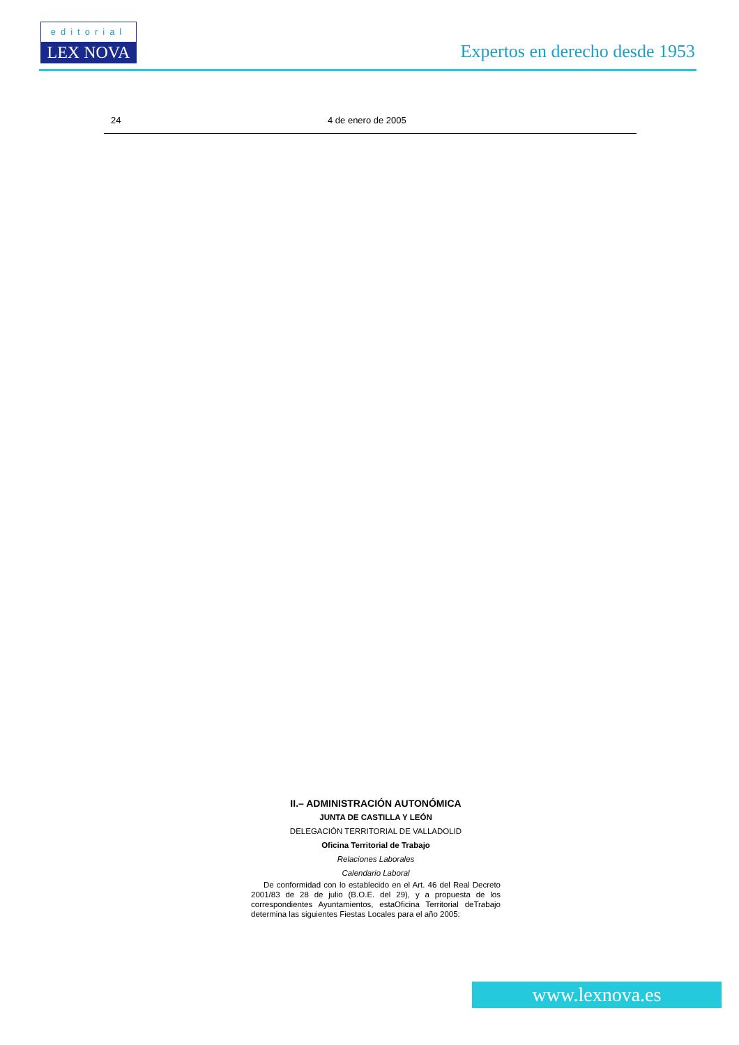editorial
LEX NOVA
Expertos en derecho desde 1953
24 4 de enero de 2005
II.– ADMINISTRACIÓN AUTONÓMICA
JUNTA DE CASTILLA Y LEÓN
DELEGACIÓN TERRITORIAL DE VALLADOLID
Oficina Territorial de Trabajo
Relaciones Laborales
Calendario Laboral
De conformidad con lo establecido en el Art. 46 del Real Decreto 2001/83 de 28 de julio (B.O.E. del 29), y a propuesta de los correspondientes Ayuntamientos, estaOficina Territorial deTrabajo determina las siguientes Fiestas Locales para el año 2005:
www.lexnova.es